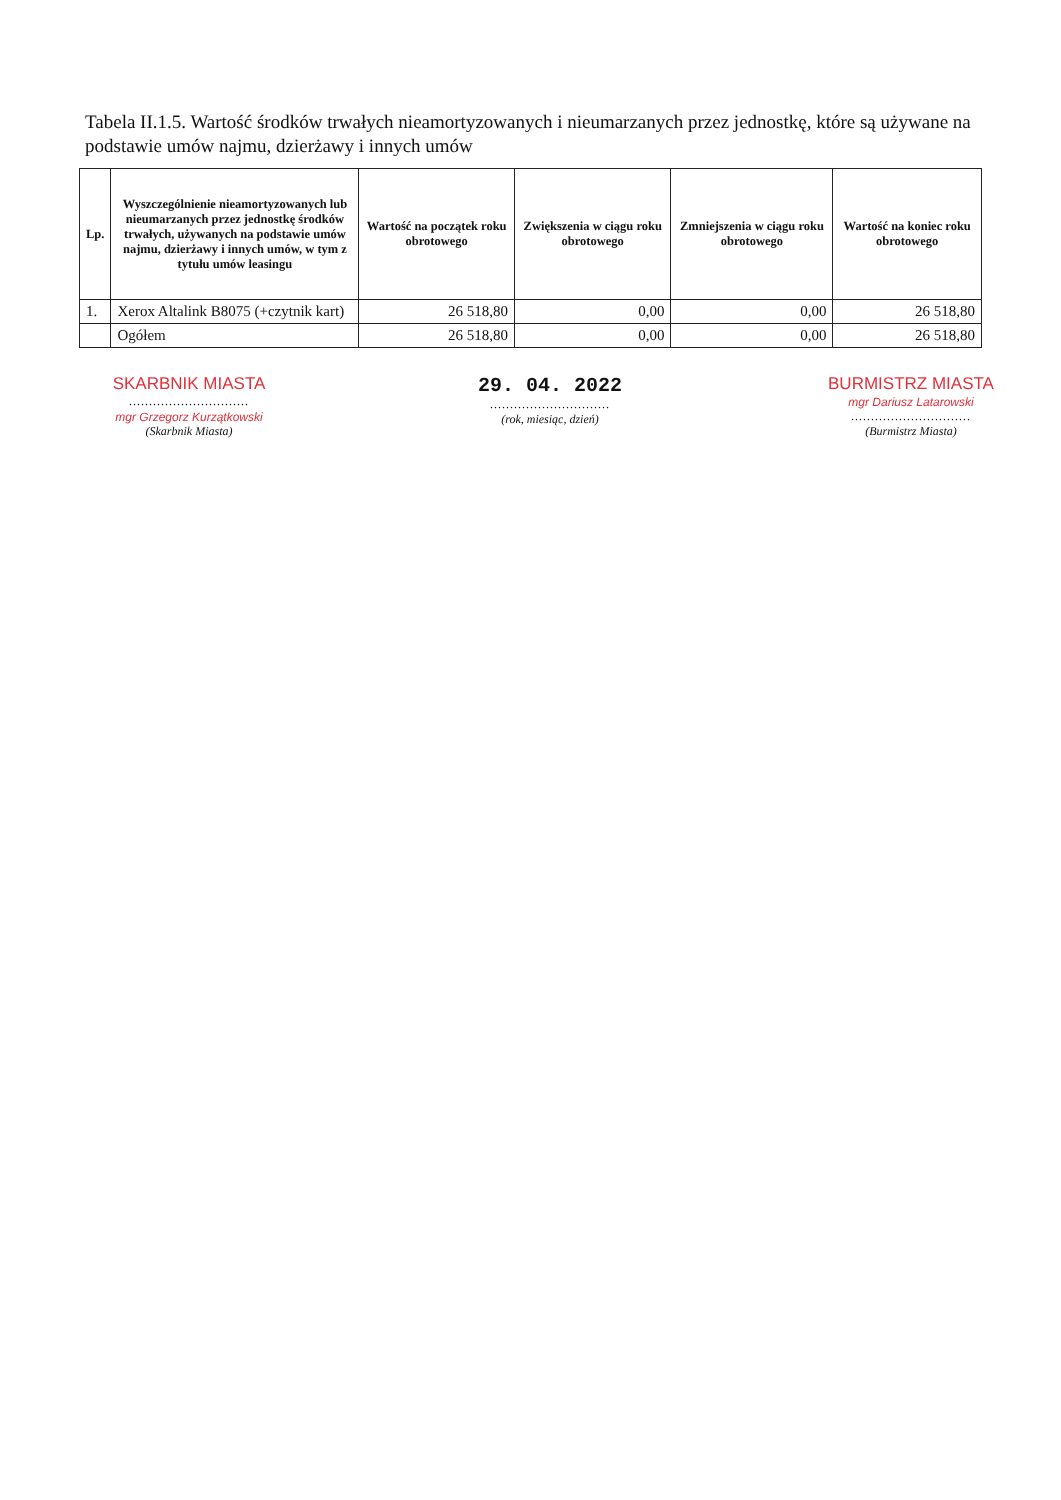Tabela II.1.5. Wartość środków trwałych nieamortyzowanych i nieumarzanych przez jednostkę, które są używane na podstawie umów najmu, dzierżawy i innych umów
| Lp. | Wyszczególnienie nieamortyzowanych lub nieumarzanych przez jednostkę środków trwałych, używanych na podstawie umów najmu, dzierżawy i innych umów, w tym z tytułu umów leasingu | Wartość na początek roku obrotowego | Zwiększenia w ciągu roku obrotowego | Zmniejszenia w ciągu roku obrotowego | Wartość na koniec roku obrotowego |
| --- | --- | --- | --- | --- | --- |
| 1. | Xerox Altalink B8075 (+czytnik kart) | 26 518,80 | 0,00 | 0,00 | 26 518,80 |
| | Ogółem | 26 518,80 | 0,00 | 0,00 | 26 518,80 |
SKARBNIK MIASTA
..............................
mgr Grzegorz Kurzątkowski
(Skarbnik Miasta)
29. 04. 2022
..............................
(rok, miesiąc, dzień)
BURMISTRZ MIASTA
mgr Dariusz Latarowski
..............................
(Burmistrz Miasta)